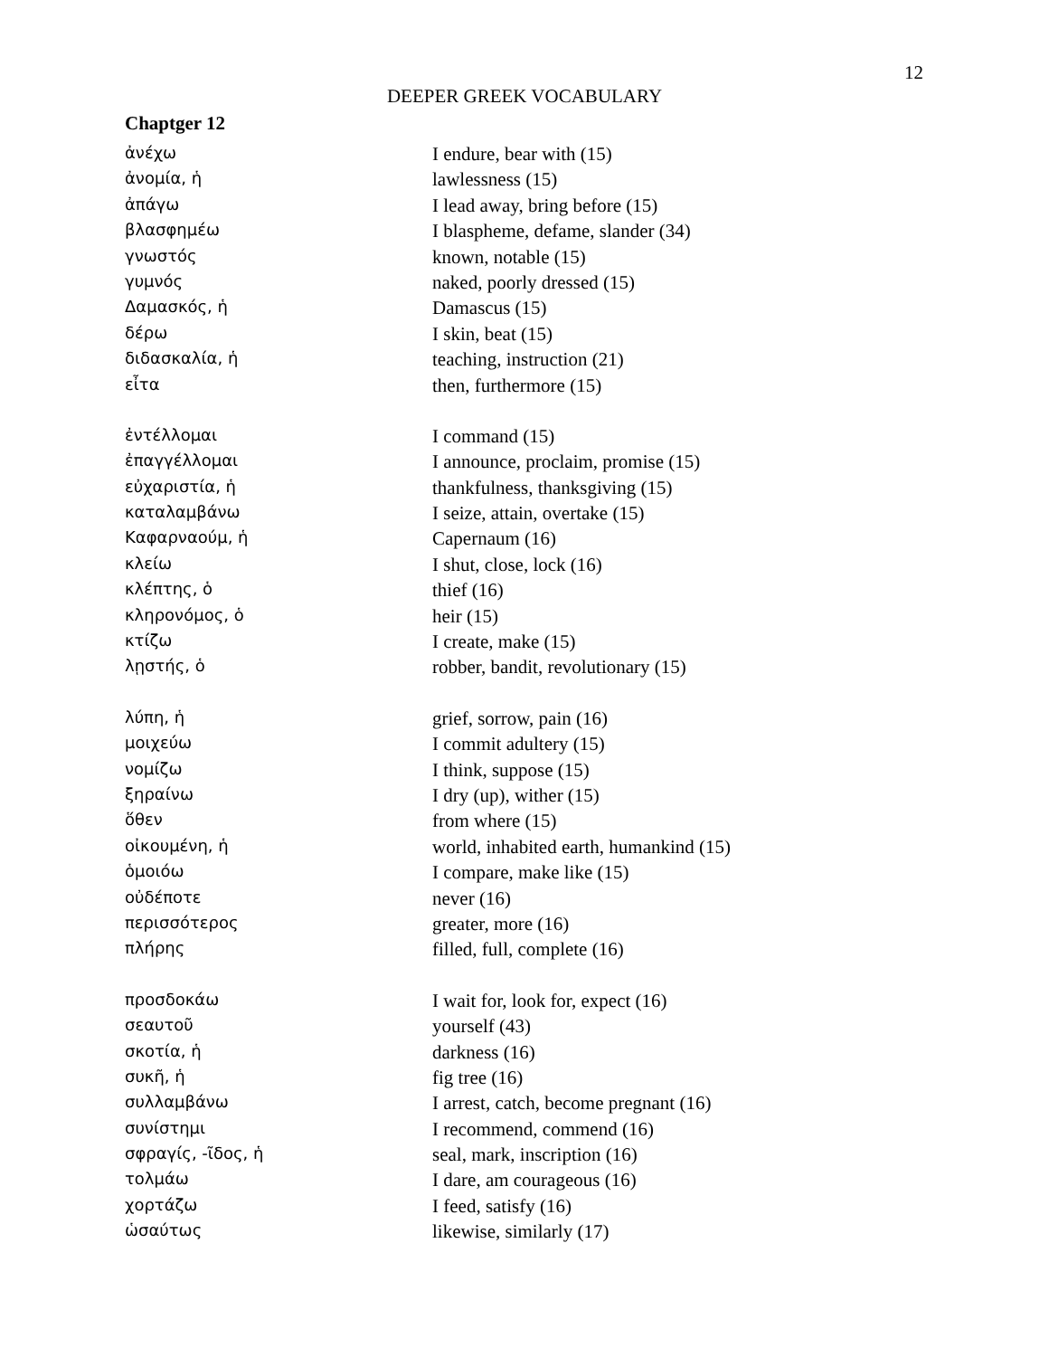12
DEEPER GREEK VOCABULARY
Chaptger 12
| ἀνέχω | I endure, bear with (15) |
| ἀνομία, ἡ | lawlessness (15) |
| ἀπάγω | I lead away, bring before (15) |
| βλασφημέω | I blaspheme, defame, slander (34) |
| γνωστός | known, notable (15) |
| γυμνός | naked, poorly dressed (15) |
| Δαμασκός, ἡ | Damascus (15) |
| δέρω | I skin, beat (15) |
| διδασκαλία, ἡ | teaching, instruction (21) |
| εἶτα | then, furthermore (15) |
| ἐντέλλομαι | I command (15) |
| ἐπαγγέλλομαι | I announce, proclaim, promise (15) |
| εὐχαριστία, ἡ | thankfulness, thanksgiving (15) |
| καταλαμβάνω | I seize, attain, overtake (15) |
| Καφαρναούμ, ἡ | Capernaum (16) |
| κλείω | I shut, close, lock (16) |
| κλέπτης, ὁ | thief (16) |
| κληρονόμος, ὁ | heir (15) |
| κτίζω | I create, make (15) |
| λῃστής, ὁ | robber, bandit, revolutionary (15) |
| λύπη, ἡ | grief, sorrow, pain (16) |
| μοιχεύω | I commit adultery (15) |
| νομίζω | I think, suppose (15) |
| ξηραίνω | I dry (up), wither (15) |
| ὅθεν | from where (15) |
| οἰκουμένη, ἡ | world, inhabited earth, humankind (15) |
| ὁμοιόω | I compare, make like (15) |
| οὐδέποτε | never (16) |
| περισσότερος | greater, more (16) |
| πλήρης | filled, full, complete (16) |
| προσδοκάω | I wait for, look for, expect (16) |
| σεαυτοῦ | yourself (43) |
| σκοτία, ἡ | darkness (16) |
| συκῆ, ἡ | fig tree (16) |
| συλλαμβάνω | I arrest, catch, become pregnant (16) |
| συνίστημι | I recommend, commend (16) |
| σφραγίς, -ῖδος, ἡ | seal, mark, inscription (16) |
| τολμάω | I dare, am courageous (16) |
| χορτάζω | I feed, satisfy (16) |
| ὡσαύτως | likewise, similarly (17) |